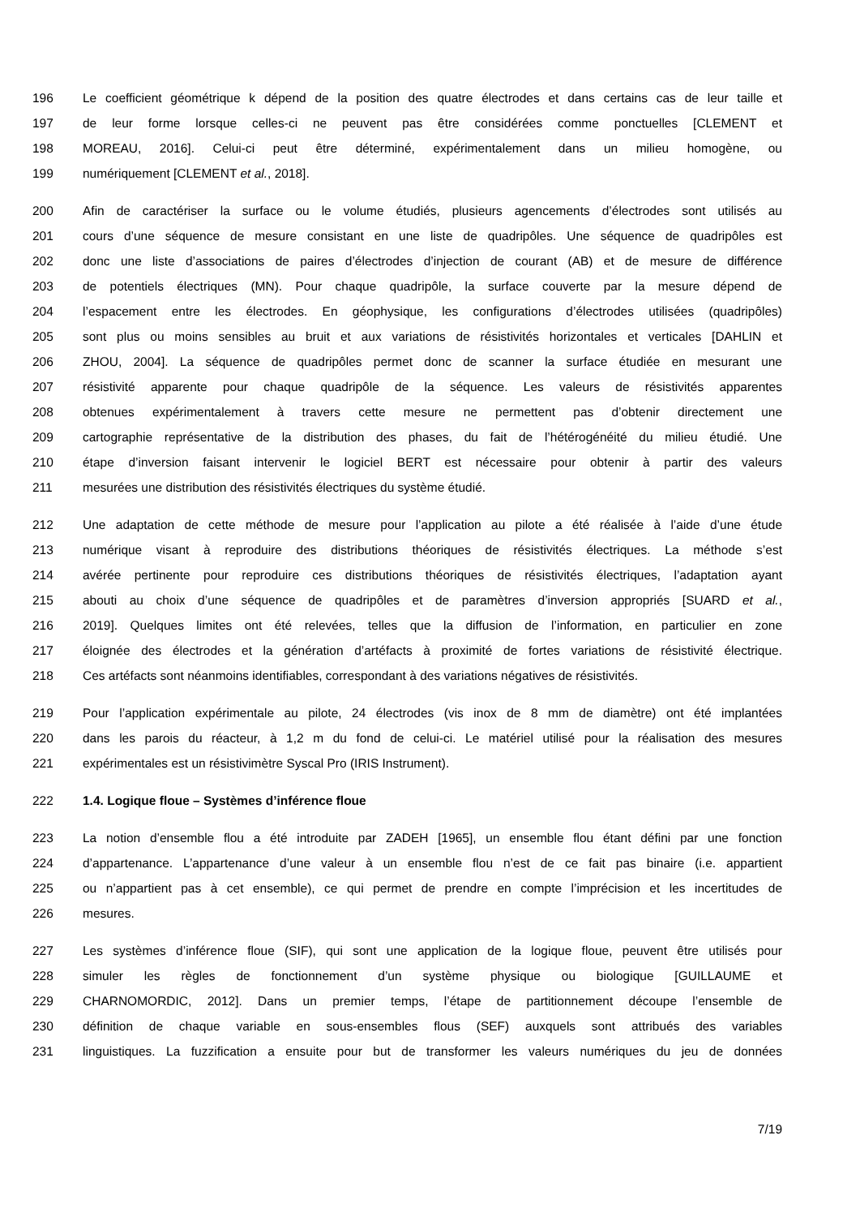196 Le coefficient géométrique k dépend de la position des quatre électrodes et dans certains cas de leur taille et
197 de leur forme lorsque celles-ci ne peuvent pas être considérées comme ponctuelles [CLEMENT et
198 MOREAU, 2016]. Celui-ci peut être déterminé, expérimentalement dans un milieu homogène, ou
199 numériquement [CLEMENT et al., 2018].
200 Afin de caractériser la surface ou le volume étudiés, plusieurs agencements d’électrodes sont utilisés au
201 cours d’une séquence de mesure consistant en une liste de quadripôles. Une séquence de quadripôles est
202 donc une liste d’associations de paires d’électrodes d’injection de courant (AB) et de mesure de différence
203 de potentiels électriques (MN). Pour chaque quadripôle, la surface couverte par la mesure dépend de
204 l’espacement entre les électrodes. En géophysique, les configurations d’électrodes utilisées (quadripôles)
205 sont plus ou moins sensibles au bruit et aux variations de résistivités horizontales et verticales [DAHLIN et
206 ZHOU, 2004]. La séquence de quadripôles permet donc de scanner la surface étudiée en mesurant une
207 résistivité apparente pour chaque quadripôle de la séquence. Les valeurs de résistivités apparentes
208 obtenues expérimentalement à travers cette mesure ne permettent pas d’obtenir directement une
209 cartographie représentative de la distribution des phases, du fait de l’hétérogénéité du milieu étudié. Une
210 étape d’inversion faisant intervenir le logiciel BERT est nécessaire pour obtenir à partir des valeurs
211 mesurées une distribution des résistivités électriques du système étudié.
212 Une adaptation de cette méthode de mesure pour l’application au pilote a été réalisée à l’aide d’une étude
213 numérique visant à reproduire des distributions théoriques de résistivités électriques. La méthode s’est
214 avérée pertinente pour reproduire ces distributions théoriques de résistivités électriques, l’adaptation ayant
215 abouti au choix d’une séquence de quadripôles et de paramètres d’inversion appropriés [SUARD et al.,
216 2019]. Quelques limites ont été relevées, telles que la diffusion de l’information, en particulier en zone
217 éloignée des électrodes et la génération d’artéfacts à proximité de fortes variations de résistivité électrique.
218 Ces artéfacts sont néanmoins identifiables, correspondant à des variations négatives de résistivités.
219 Pour l’application expérimentale au pilote, 24 électrodes (vis inox de 8 mm de diamètre) ont été implantées
220 dans les parois du réacteur, à 1,2 m du fond de celui-ci. Le matériel utilisé pour la réalisation des mesures
221 expérimentales est un résistivimètre Syscal Pro (IRIS Instrument).
222 1.4. Logique floue – Systèmes d’inférence floue
223 La notion d’ensemble flou a été introduite par ZADEH [1965], un ensemble flou étant défini par une fonction
224 d’appartenance. L’appartenance d’une valeur à un ensemble flou n’est de ce fait pas binaire (i.e. appartient
225 ou n’appartient pas à cet ensemble), ce qui permet de prendre en compte l’imprécision et les incertitudes de
226 mesures.
227 Les systèmes d’inférence floue (SIF), qui sont une application de la logique floue, peuvent être utilisés pour
228 simuler les règles de fonctionnement d’un système physique ou biologique [GUILLAUME et
229 CHARNOMORDIC, 2012]. Dans un premier temps, l’étape de partitionnement découpe l’ensemble de
230 définition de chaque variable en sous-ensembles flous (SEF) auxquels sont attribués des variables
231 linguistiques. La fuzzification a ensuite pour but de transformer les valeurs numériques du jeu de données
7/19